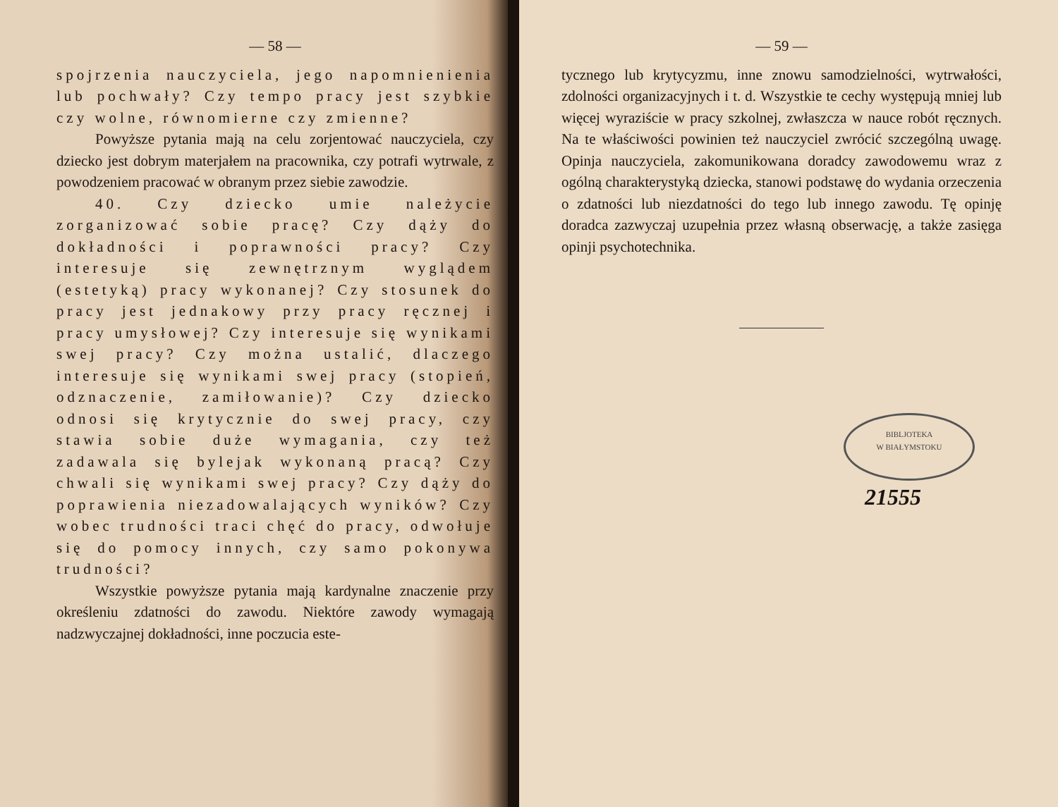— 58 —
spojrzenia nauczyciela, jego napomnienienia lub pochwały? Czy tempo pracy jest szybkie czy wolne, równomierne czy zmienne?
Powyższe pytania mają na celu zorjentować nauczyciela, czy dziecko jest dobrym materjałem na pracownika, czy potrafi wytrwale, z powodzeniem pracować w obranym przez siebie zawodzie.
40. Czy dziecko umie należycie zorganizować sobie pracę? Czy dąży do dokładności i poprawności pracy? Czy interesuje się zewnętrznym wyglądem (estetyką) pracy wykonanej? Czy stosunek do pracy jest jednakowy przy pracy ręcznej i pracy umysłowej? Czy interesuje się wynikami swej pracy? Czy można ustalić, dlaczego interesuje się wynikami swej pracy (stopień, odznaczenie, zamiłowanie)? Czy dziecko odnosi się krytycznie do swej pracy, czy stawia sobie duże wymagania, czy też zadawala się bylejak wykonaną pracą? Czy chwali się wynikami swej pracy? Czy dąży do poprawienia niezadowalających wyników? Czy wobec trudności traci chęć do pracy, odwołuje się do pomocy innych, czy samo pokonywa trudności?
Wszystkie powyższe pytania mają kardynalne znaczenie przy określeniu zdatności do zawodu. Niektóre zawody wymagają nadzwyczajnej dokładności, inne poczucia este-
— 59 —
tycznego lub krytycyzmu, inne znowu samodzielności, wytrwałości, zdolności organizacyjnych i t. d. Wszystkie te cechy występują mniej lub więcej wyraziście w pracy szkolnej, zwłaszcza w nauce robót ręcznych. Na te właściwości powinien też nauczyciel zwrócić szczególną uwagę. Opinja nauczyciela, zakomunikowana doradcy zawodowemu wraz z ogólną charakterystyką dziecka, stanowi podstawę do wydania orzeczenia o zdatności lub niezdatności do tego lub innego zawodu. Tę opinję doradca zazwyczaj uzupełnia przez własną obserwację, a także zasięga opinji psychotechnika.
BIBLJOTEKA
W BIAŁYMSTOKU
21555